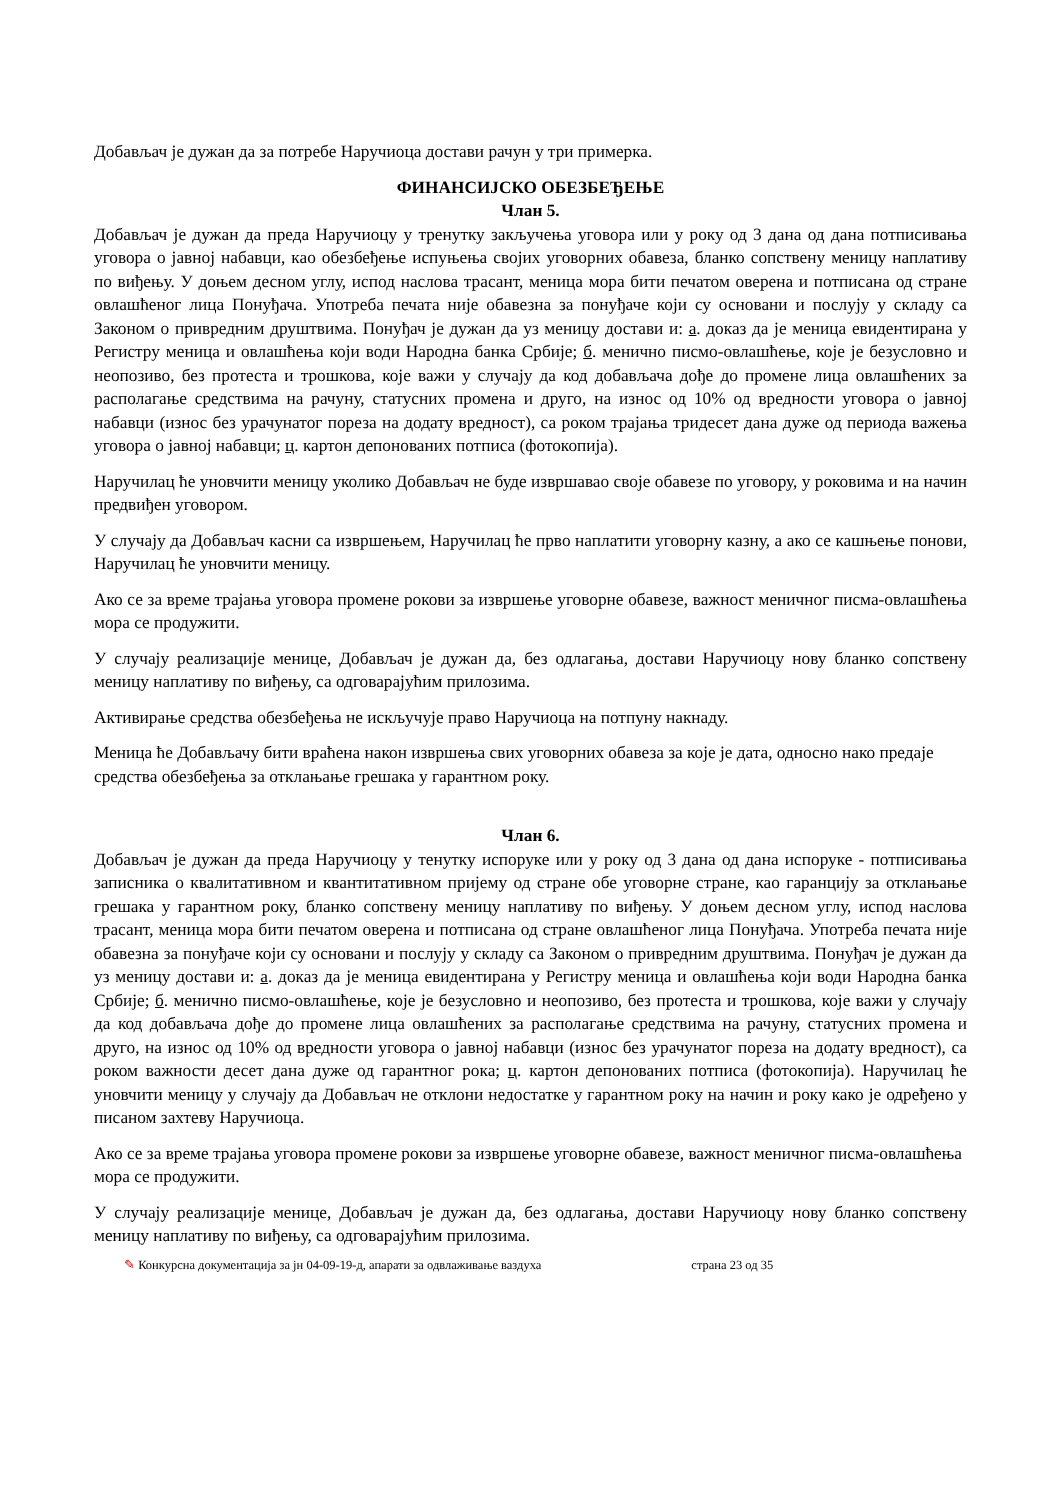Добављач је дужан да за потребе Наручиоца достави рачун у три примерка.
ФИНАНСИЈСКО ОБЕЗБЕЂЕЊЕ
Члан 5.
Добављач је дужан да преда Наручиоцу у тренутку закључења уговора или у року од 3 дана од дана потписивања уговора о јавној набавци, као обезбеђење испуњења својих уговорних обавеза, бланко сопствену меницу наплативу по виђењу. У доњем десном углу, испод наслова трасант, меница мора бити печатом оверена и потписана од стране овлашћеног лица Понуђача. Употреба печата није обавезна за понуђаче који су основани и послују у складу са Законом о привредним друштвима. Понуђач је дужан да уз меницу достави и: а. доказ да је меница евидентирана у Регистру меница и овлашћења који води Народна банка Србије; б. менично писмо-овлашћење, које је безусловно и неопозиво, без протеста и трошкова, које важи у случају да код добављача дође до промене лица овлашћених за располагање средствима на рачуну, статусних промена и друго, на износ од 10% од вредности уговора о јавној набавци (износ без урачунатог пореза на додату вредност), са роком трајања тридесет дана дуже од периода важења уговора о јавној набавци; ц. картон депонованих потписа (фотокопија).
Наручилац ће уновчити меницу уколико Добављач не буде извршавао своје обавезе по уговору, у роковима и на начин предвиђен уговором.
У случају да Добављач касни са извршењем, Наручилац ће прво наплатити уговорну казну, а ако се кашњење понови, Наручилац ће уновчити меницу.
Ако се за време трајања уговора промене рокови за извршење уговорне обавезе, важност меничног писма-овлашћења мора се продужити.
У случају реализације менице, Добављач је дужан да, без одлагања, достави Наручиоцу нову бланко сопствену меницу наплативу по виђењу, са одговарајућим прилозима.
Активирање средства обезбеђења не искључује право Наручиоца на потпуну накнаду.
Меница ће Добављачу бити враћена након извршења свих уговорних обавеза за које је дата, односно нако предаје средства обезбеђења за отклањање грешака у гарантном року.
Члан 6.
Добављач је дужан да преда Наручиоцу у тенутку испоруке или у року од 3 дана од дана испоруке - потписивања записника о квалитативном и квантитативном пријему од стране обе уговорне стране, као гаранцију за отклањање грешака у гарантном року, бланко сопствену меницу наплативу по виђењу. У доњем десном углу, испод наслова трасант, меница мора бити печатом оверена и потписана од стране овлашћеног лица Понуђача. Употреба печата није обавезна за понуђаче који су основани и послују у складу са Законом о привредним друштвима. Понуђач је дужан да уз меницу достави и: а. доказ да је меница евидентирана у Регистру меница и овлашћења који води Народна банка Србије; б. менично писмо-овлашћење, које је безусловно и неопозиво, без протеста и трошкова, које важи у случају да код добављача дође до промене лица овлашћених за располагање средствима на рачуну, статусних промена и друго, на износ од 10% од вредности уговора о јавној набавци (износ без урачунатог пореза на додату вредност), са роком важности десет дана дуже од гарантног рока; ц. картон депонованих потписа (фотокопија). Наручилац ће уновчити меницу у случају да Добављач не отклони недостатке у гарантном року на начин и року како је одређено у писаном захтеву Наручиоца.
Ако се за време трајања уговора промене рокови за извршење уговорне обавезе, важност меничног писма-овлашћења мора се продужити.
У случају реализације менице, Добављач је дужан да, без одлагања, достави Наручиоцу нову бланко сопствену меницу наплативу по виђењу, са одговарајућим прилозима.
✎ Конкурсна документација за јн 04-09-19-д, апарати за одвлаживање ваздуха страна 23 од 35